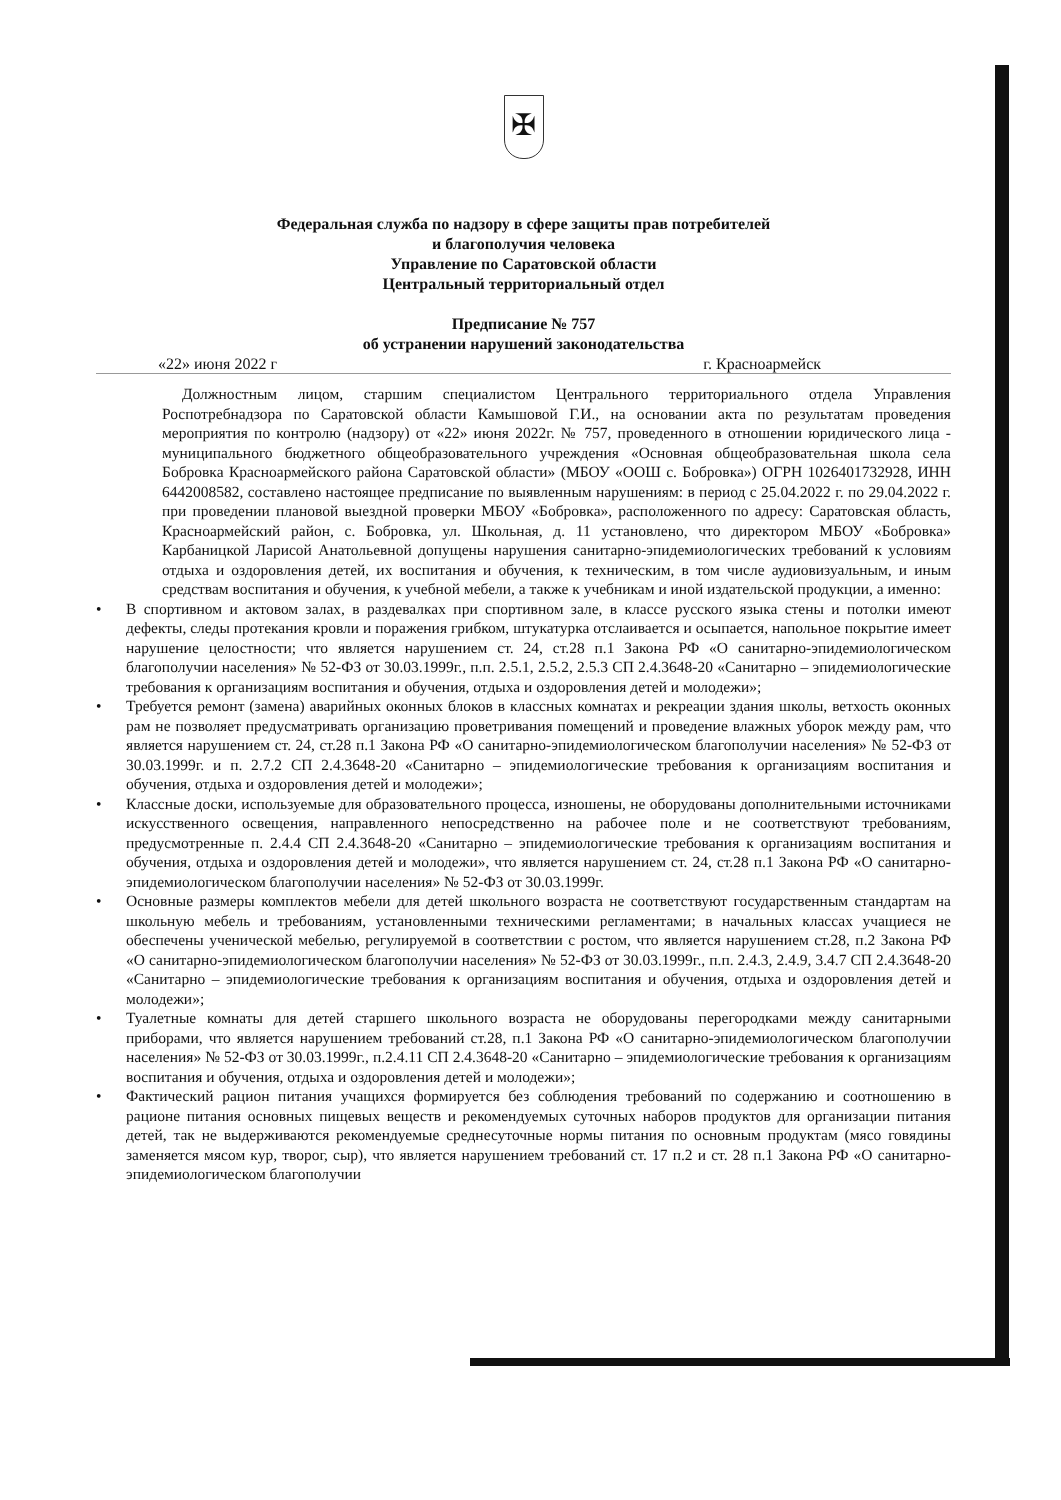✠
Федеральная служба по надзору в сфере защиты прав потребителей
и благополучия человека
Управление по Саратовской области
Центральный территориальный отдел
Предписание № 757
об устранении нарушений законодательства
«22» июня 2022 г г. Красноармейск
Должностным лицом, старшим специалистом Центрального территориального отдела Управления Роспотребнадзора по Саратовской области Камышовой Г.И., на основании акта по результатам проведения мероприятия по контролю (надзору) от «22» июня 2022г. № 757, проведенного в отношении юридического лица - муниципального бюджетного общеобразовательного учреждения «Основная общеобразовательная школа села Бобровка Красноармейского района Саратовской области» (МБОУ «ООШ с. Бобровка») ОГРН 1026401732928, ИНН 6442008582, составлено настоящее предписание по выявленным нарушениям: в период с 25.04.2022 г. по 29.04.2022 г. при проведении плановой выездной проверки МБОУ «Бобровка», расположенного по адресу: Саратовская область, Красноармейский район, с. Бобровка, ул. Школьная, д. 11 установлено, что директором МБОУ «Бобровка» Карбаницкой Ларисой Анатольевной допущены нарушения санитарно-эпидемиологических требований к условиям отдыха и оздоровления детей, их воспитания и обучения, к техническим, в том числе аудиовизуальным, и иным средствам воспитания и обучения, к учебной мебели, а также к учебникам и иной издательской продукции, а именно:
• В спортивном и актовом залах, в раздевалках при спортивном зале, в классе русского языка стены и потолки имеют дефекты, следы протекания кровли и поражения грибком, штукатурка отслаивается и осыпается, напольное покрытие имеет нарушение целостности; что является нарушением ст. 24, ст.28 п.1 Закона РФ «О санитарно-эпидемиологическом благополучии населения» № 52-ФЗ от 30.03.1999г., п.п. 2.5.1, 2.5.2, 2.5.3 СП 2.4.3648-20 «Санитарно – эпидемиологические требования к организациям воспитания и обучения, отдыха и оздоровления детей и молодежи»;
• Требуется ремонт (замена) аварийных оконных блоков в классных комнатах и рекреации здания школы, ветхость оконных рам не позволяет предусматривать организацию проветривания помещений и проведение влажных уборок между рам, что является нарушением ст. 24, ст.28 п.1 Закона РФ «О санитарно-эпидемиологическом благополучии населения» № 52-ФЗ от 30.03.1999г. и п. 2.7.2 СП 2.4.3648-20 «Санитарно – эпидемиологические требования к организациям воспитания и обучения, отдыха и оздоровления детей и молодежи»;
• Классные доски, используемые для образовательного процесса, изношены, не оборудованы дополнительными источниками искусственного освещения, направленного непосредственно на рабочее поле и не соответствуют требованиям, предусмотренные п. 2.4.4 СП 2.4.3648-20 «Санитарно – эпидемиологические требования к организациям воспитания и обучения, отдыха и оздоровления детей и молодежи», что является нарушением ст. 24, ст.28 п.1 Закона РФ «О санитарно-эпидемиологическом благополучии населения» № 52-ФЗ от 30.03.1999г.
• Основные размеры комплектов мебели для детей школьного возраста не соответствуют государственным стандартам на школьную мебель и требованиям, установленными техническими регламентами; в начальных классах учащиеся не обеспечены ученической мебелью, регулируемой в соответствии с ростом, что является нарушением ст.28, п.2 Закона РФ «О санитарно-эпидемиологическом благополучии населения» № 52-ФЗ от 30.03.1999г., п.п. 2.4.3, 2.4.9, 3.4.7 СП 2.4.3648-20 «Санитарно – эпидемиологические требования к организациям воспитания и обучения, отдыха и оздоровления детей и молодежи»;
• Туалетные комнаты для детей старшего школьного возраста не оборудованы перегородками между санитарными приборами, что является нарушением требований ст.28, п.1 Закона РФ «О санитарно-эпидемиологическом благополучии населения» № 52-ФЗ от 30.03.1999г., п.2.4.11 СП 2.4.3648-20 «Санитарно – эпидемиологические требования к организациям воспитания и обучения, отдыха и оздоровления детей и молодежи»;
• Фактический рацион питания учащихся формируется без соблюдения требований по содержанию и соотношению в рационе питания основных пищевых веществ и рекомендуемых суточных наборов продуктов для организации питания детей, так не выдерживаются рекомендуемые среднесуточные нормы питания по основным продуктам (мясо говядины заменяется мясом кур, творог, сыр), что является нарушением требований ст. 17 п.2 и ст. 28 п.1 Закона РФ «О санитарно-эпидемиологическом благополучии